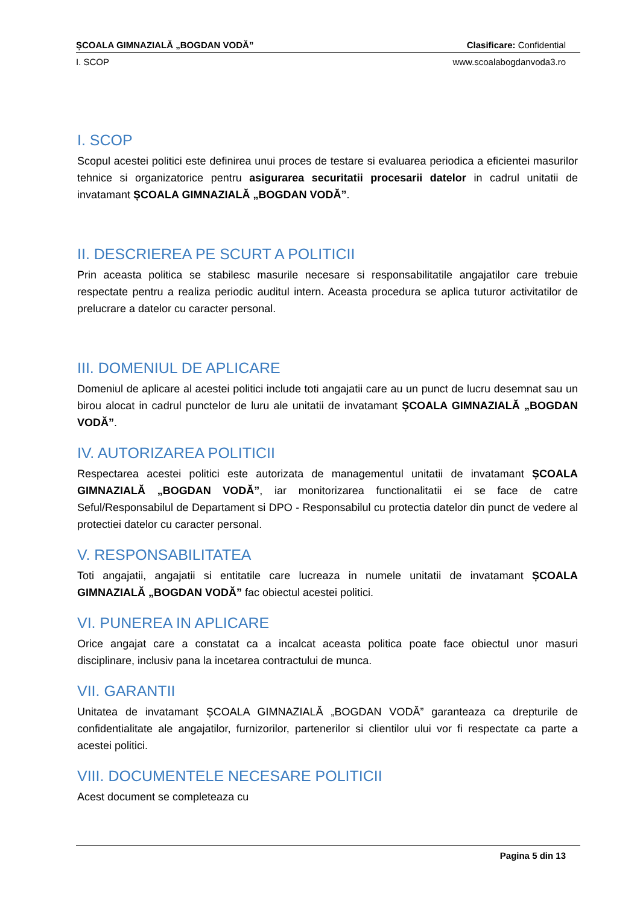ȘCOALA GIMNAZIALĂ „BOGDAN VODĂ” Clasificare: Confidential
I. SCOP www.scoalabogdanvoda3.ro
I. SCOP
Scopul acestei politici este definirea unui proces de testare si evaluarea periodica a eficientei masurilor tehnice si organizatorice pentru asigurarea securitatii procesarii datelor in cadrul unitatii de invatamant ȘCOALA GIMNAZIALĂ „BOGDAN VODĂ”.
II. DESCRIEREA PE SCURT A POLITICII
Prin aceasta politica se stabilesc masurile necesare si responsabilitatile angajatilor care trebuie respectate pentru a realiza periodic auditul intern. Aceasta procedura se aplica tuturor activitatilor de prelucrare a datelor cu caracter personal.
III. DOMENIUL DE APLICARE
Domeniul de aplicare al acestei politici include toti angajatii care au un punct de lucru desemnat sau un birou alocat in cadrul punctelor de luru ale unitatii de invatamant ȘCOALA GIMNAZIALĂ „BOGDAN VODĂ”.
IV. AUTORIZAREA POLITICII
Respectarea acestei politici este autorizata de managementul unitatii de invatamant ȘCOALA GIMNAZIALĂ „BOGDAN VODĂ”, iar monitorizarea functionalitatii ei se face de catre Seful/Responsabilul de Departament si DPO - Responsabilul cu protectia datelor din punct de vedere al protectiei datelor cu caracter personal.
V. RESPONSABILITATEA
Toti angajatii, angajatii si entitatile care lucreaza in numele unitatii de invatamant ȘCOALA GIMNAZIALĂ „BOGDAN VODĂ” fac obiectul acestei politici.
VI. PUNEREA IN APLICARE
Orice angajat care a constatat ca a incalcat aceasta politica poate face obiectul unor masuri disciplinare, inclusiv pana la incetarea contractului de munca.
VII. GARANTII
Unitatea de invatamant ȘCOALA GIMNAZIALĂ „BOGDAN VODĂ” garanteaza ca drepturile de confidentialitate ale angajatilor, furnizorilor, partenerilor si clientilor ului vor fi respectate ca parte a acestei politici.
VIII. DOCUMENTELE NECESARE POLITICII
Acest document se completeaza cu
Pagina 5 din 13